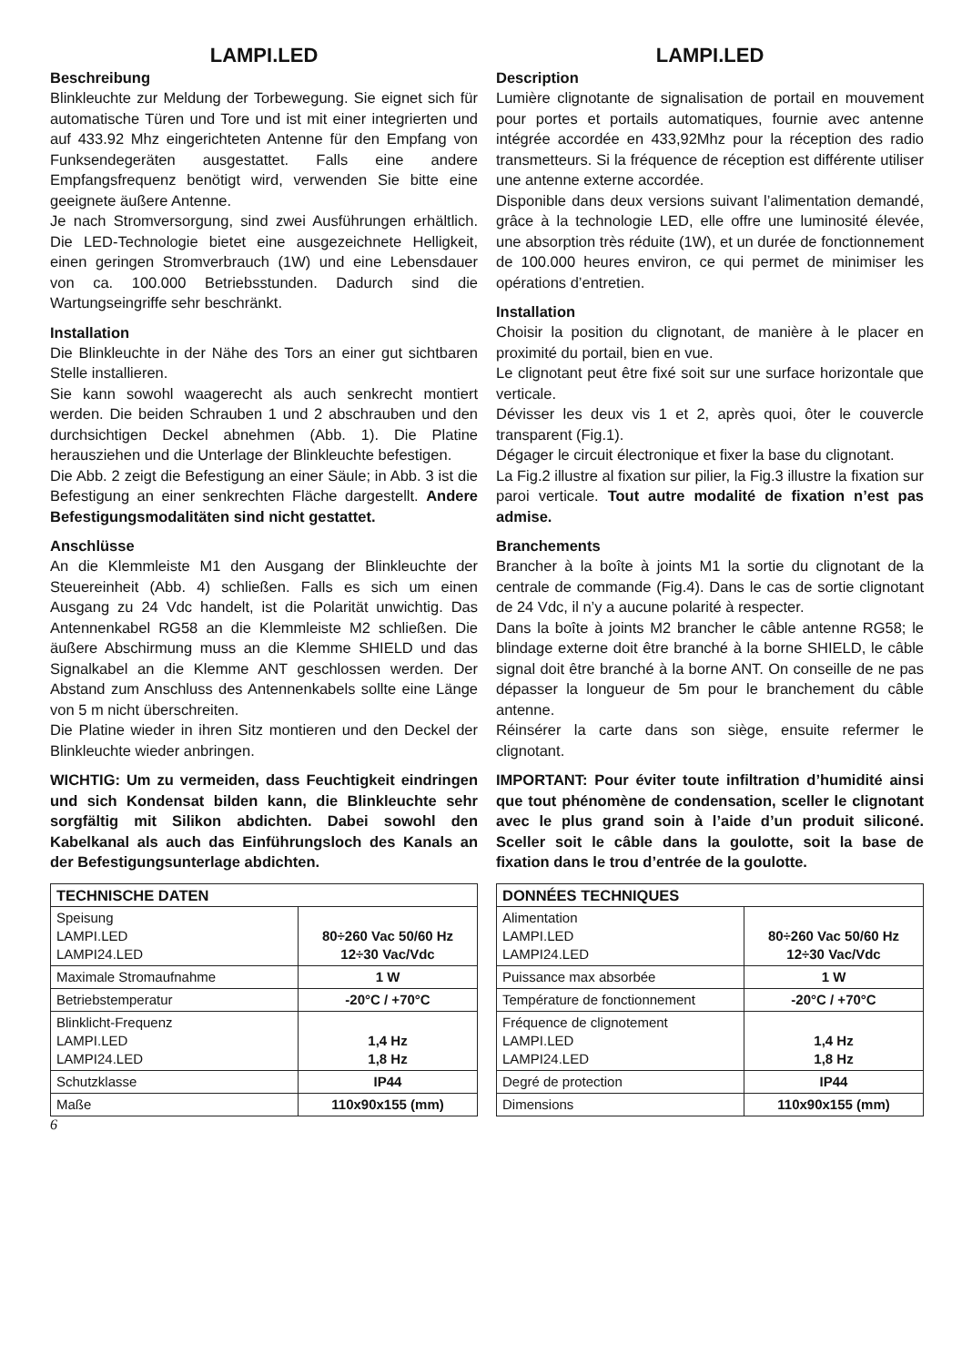LAMPI.LED
Beschreibung
Blinkleuchte zur Meldung der Torbewegung. Sie eignet sich für automatische Türen und Tore und ist mit einer integrierten und auf 433.92 Mhz eingerichteten Antenne für den Empfang von Funksendegeräten ausgestattet. Falls eine andere Empfangsfrequenz benötigt wird, verwenden Sie bitte eine geeignete äußere Antenne.
Je nach Stromversorgung, sind zwei Ausführungen erhältlich. Die LED-Technologie bietet eine ausgezeichnete Helligkeit, einen geringen Stromverbrauch (1W) und eine Lebensdauer von ca. 100.000 Betriebsstunden. Dadurch sind die Wartungseingriffe sehr beschränkt.
Installation
Die Blinkleuchte in der Nähe des Tors an einer gut sichtbaren Stelle installieren.
Sie kann sowohl waagerecht als auch senkrecht montiert werden. Die beiden Schrauben 1 und 2 abschrauben und den durchsichtigen Deckel abnehmen (Abb. 1). Die Platine herausziehen und die Unterlage der Blinkleuchte befestigen.
Die Abb. 2 zeigt die Befestigung an einer Säule; in Abb. 3 ist die Befestigung an einer senkrechten Fläche dargestellt. Andere Befestigungsmodalitäten sind nicht gestattet.
Anschlüsse
An die Klemmleiste M1 den Ausgang der Blinkleuchte der Steuereinheit (Abb. 4) schließen. Falls es sich um einen Ausgang zu 24 Vdc handelt, ist die Polarität unwichtig. Das Antennenkabel RG58 an die Klemmleiste M2 schließen. Die äußere Abschirmung muss an die Klemme SHIELD und das Signalkabel an die Klemme ANT geschlossen werden. Der Abstand zum Anschluss des Antennenkabels sollte eine Länge von 5 m nicht überschreiten.
Die Platine wieder in ihren Sitz montieren und den Deckel der Blinkleuchte wieder anbringen.
WICHTIG: Um zu vermeiden, dass Feuchtigkeit eindringen und sich Kondensat bilden kann, die Blinkleuchte sehr sorgfältig mit Silikon abdichten. Dabei sowohl den Kabelkanal als auch das Einführungsloch des Kanals an der Befestigungsunterlage abdichten.
| TECHNISCHE DATEN | |
| --- | --- |
| Speisung LAMPI.LED LAMPI24.LED | 80÷260 Vac 50/60 Hz 12÷30 Vac/Vdc |
| Maximale Stromaufnahme | 1 W |
| Betriebstemperatur | -20°C / +70°C |
| Blinklicht-Frequenz LAMPI.LED LAMPI24.LED | 1,4 Hz 1,8 Hz |
| Schutzklasse | IP44 |
| Maße | 110x90x155 (mm) |
LAMPI.LED
Description
Lumière clignotante de signalisation de portail en mouvement pour portes et portails automatiques, fournie avec antenne intégrée accordée en 433,92Mhz pour la réception des radio transmetteurs. Si la fréquence de réception est différente utiliser une antenne externe accordée.
Disponible dans deux versions suivant l’alimentation demandé, grâce à la technologie LED, elle offre une luminosité élevée, une absorption très réduite (1W), et un durée de fonctionnement de 100.000 heures environ, ce qui permet de minimiser les opérations d’entretien.
Installation
Choisir la position du clignotant, de manière à le placer en proximité du portail, bien en vue.
Le clignotant peut être fixé soit sur une surface horizontale que verticale.
Dévisser les deux vis 1 et 2, après quoi, ôter le couvercle transparent (Fig.1).
Dégager le circuit électronique et fixer la base du clignotant.
La Fig.2 illustre al fixation sur pilier, la Fig.3 illustre la fixation sur paroi verticale. Tout autre modalité de fixation n’est pas admise.
Branchements
Brancher à la boîte à joints M1 la sortie du clignotant de la centrale de commande (Fig.4). Dans le cas de sortie clignotant de 24 Vdc, il n’y a aucune polarité à respecter.
Dans la boîte à joints M2 brancher le câble antenne RG58; le blindage externe doit être branché à la borne SHIELD, le câble signal doit être branché à la borne ANT. On conseille de ne pas dépasser la longueur de 5m pour le branchement du câble antenne.
Réinsérer la carte dans son siège, ensuite refermer le clignotant.
IMPORTANT: Pour éviter toute infiltration d’humidité ainsi que tout phénomène de condensation, sceller le clignotant avec le plus grand soin à l’aide d’un produit siliconé. Sceller soit le câble dans la goulotte, soit la base de fixation dans le trou d’entrée de la goulotte.
| DONNÉES TECHNIQUES | |
| --- | --- |
| Alimentation LAMPI.LED LAMPI24.LED | 80÷260 Vac 50/60 Hz 12÷30 Vac/Vdc |
| Puissance max absorbée | 1 W |
| Température de fonctionnement | -20°C / +70°C |
| Fréquence de clignotement LAMPI.LED LAMPI24.LED | 1,4 Hz 1,8 Hz |
| Degré de protection | IP44 |
| Dimensions | 110x90x155 (mm) |
6